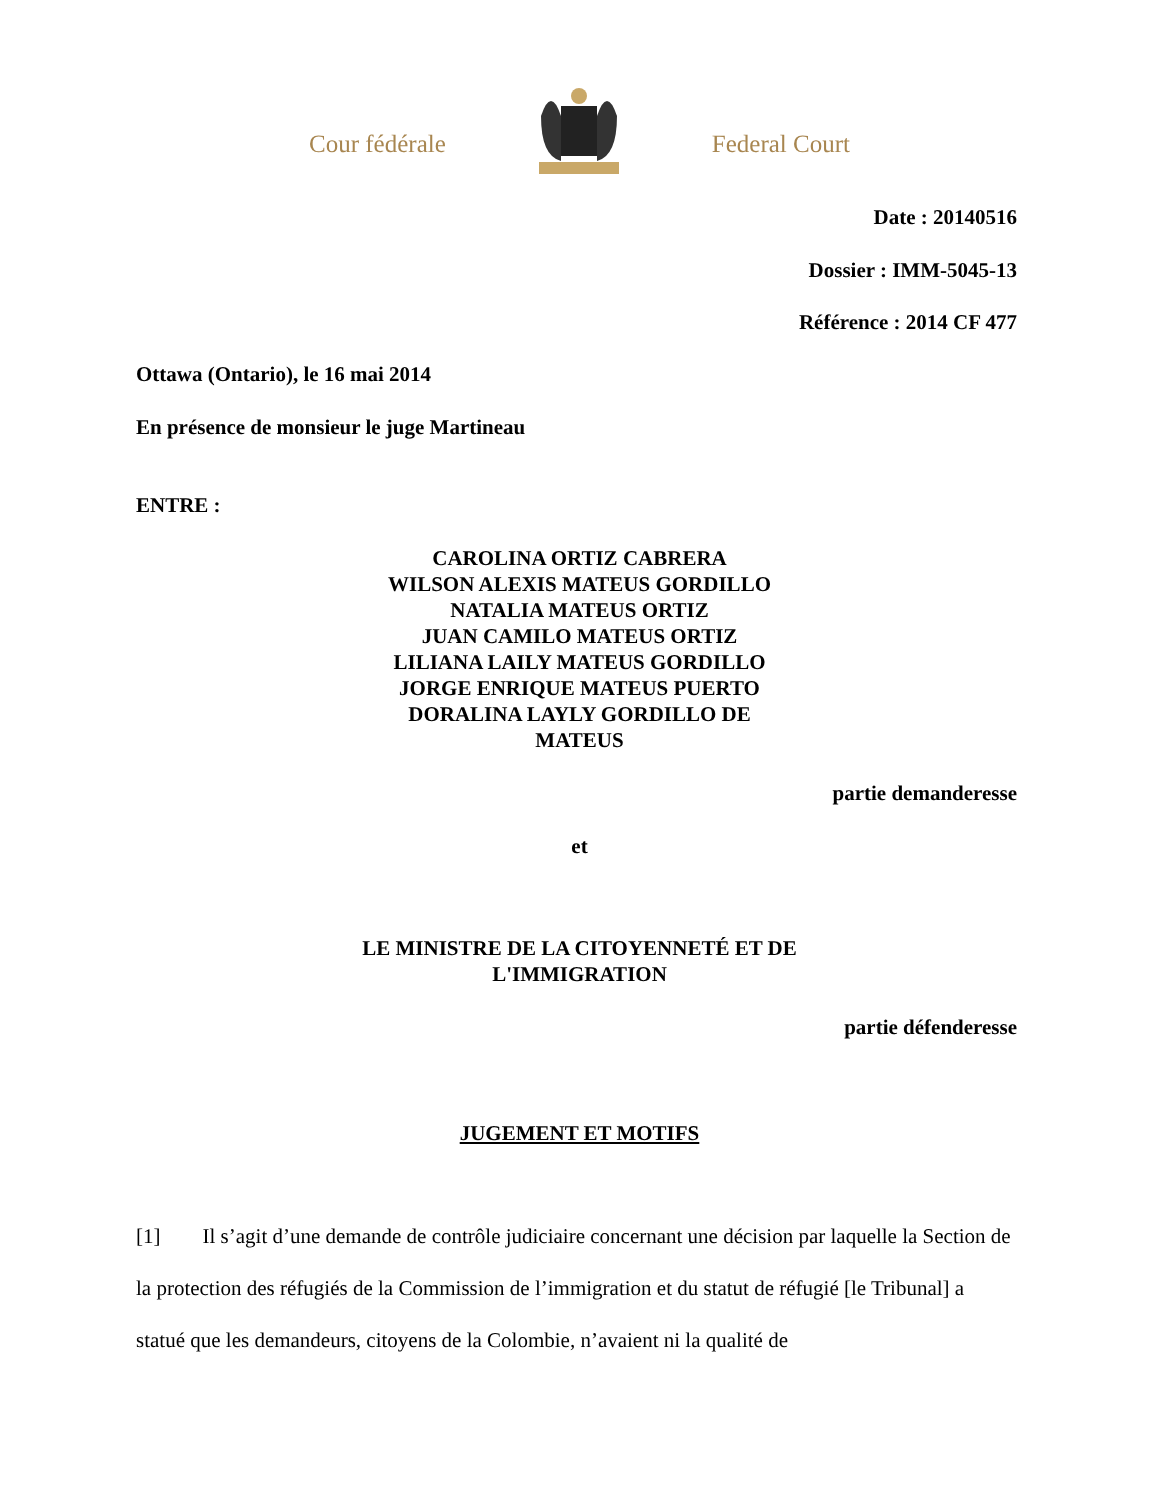Cour fédérale Federal Court
Date : 20140516
Dossier : IMM-5045-13
Référence : 2014 CF 477
Ottawa (Ontario), le 16 mai 2014
En présence de monsieur le juge Martineau
ENTRE :
CAROLINA ORTIZ CABRERA
WILSON ALEXIS MATEUS GORDILLO
NATALIA MATEUS ORTIZ
JUAN CAMILO MATEUS ORTIZ
LILIANA LAILY MATEUS GORDILLO
JORGE ENRIQUE MATEUS PUERTO
DORALINA LAYLY GORDILLO DE
MATEUS
partie demanderesse
et
LE MINISTRE DE LA CITOYENNETÉ ET DE
L'IMMIGRATION
partie défenderesse
JUGEMENT ET MOTIFS
[1] Il s’agit d’une demande de contrôle judiciaire concernant une décision par laquelle la Section de la protection des réfugiés de la Commission de l’immigration et du statut de réfugié [le Tribunal] a statué que les demandeurs, citoyens de la Colombie, n’avaient ni la qualité de